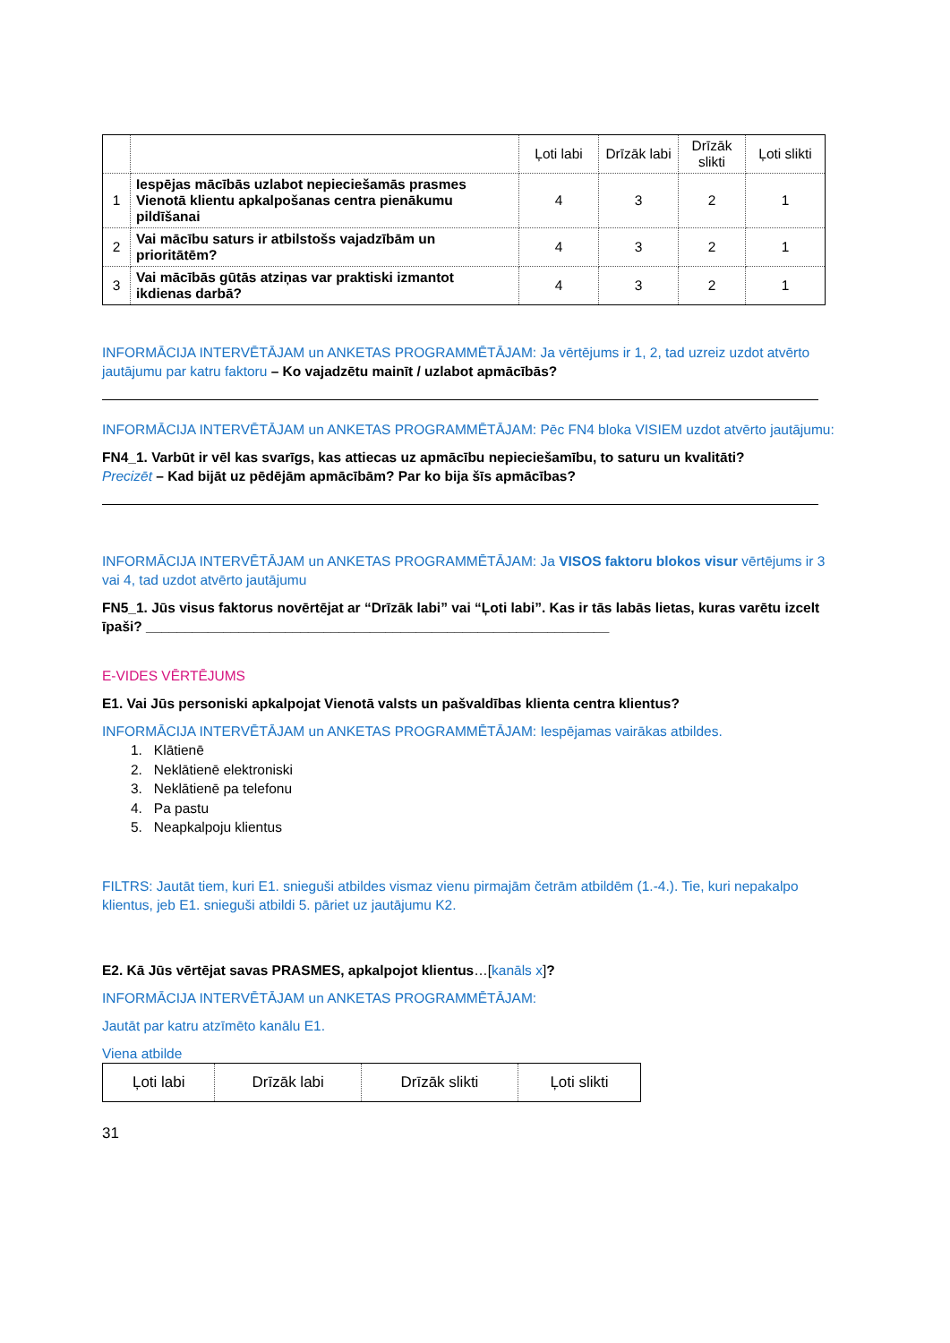| | | Ļoti labi | Drīzāk labi | Drīzāk slikti | Ļoti slikti |
| --- | --- | --- | --- | --- | --- |
| 1 | Iespējas mācībās uzlabot nepieciešamās prasmes Vienotā klientu apkalpošanas centra pienākumu pildīšanai | 4 | 3 | 2 | 1 |
| 2 | Vai mācību saturs ir atbilstošs vajadzībām un prioritātēm? | 4 | 3 | 2 | 1 |
| 3 | Vai mācībās gūtās atziņas var praktiski izmantot ikdienas darbā? | 4 | 3 | 2 | 1 |
INFORMĀCIJA INTERVĒTĀJAM un ANKETAS PROGRAMMĒTĀJAM: Ja vērtējums ir 1, 2, tad uzreiz uzdot atvērto jautājumu par katru faktoru – Ko vajadzētu mainīt / uzlabot apmācībās?
INFORMĀCIJA INTERVĒTĀJAM un ANKETAS PROGRAMMĒTĀJAM: Pēc FN4 bloka VISIEM uzdot atvērto jautājumu:
FN4_1. Varbūt ir vēl kas svarīgs, kas attiecas uz apmācību nepieciešamību, to saturu un kvalitāti?
Precizēt – Kad bijāt uz pēdējām apmācībām? Par ko bija šīs apmācības?
INFORMĀCIJA INTERVĒTĀJAM un ANKETAS PROGRAMMĒTĀJAM: Ja VISOS faktoru blokos visur vērtējums ir 3 vai 4, tad uzdot atvērto jautājumu
FN5_1. Jūs visus faktorus novērtējat ar “Drīzāk labi” vai “Ļoti labi”. Kas ir tās labās lietas, kuras varētu izcelt īpaši? ____________________________________________________________
E-VIDES VĒRTĒJUMS
E1. Vai Jūs personiski apkalpojat Vienotā valsts un pašvaldības klienta centra klientus?
INFORMĀCIJA INTERVĒTĀJAM un ANKETAS PROGRAMMĒTĀJAM: Iespējamas vairākas atbildes.
1. Klātienē
2. Neklātienē elektroniski
3. Neklātienē pa telefonu
4. Pa pastu
5. Neapkalpoju klientus
FILTRS: Jautāt tiem, kuri E1. snieguši atbildes vismaz vienu pirmajām četrām atbildēm (1.-4.). Tie, kuri nepakalpo klientus, jeb E1. snieguši atbildi 5. pāriet uz jautājumu K2.
E2. Kā Jūs vērtējat savas PRASMES, apkalpojot klientus…[kanāls x]?
INFORMĀCIJA INTERVĒTĀJAM un ANKETAS PROGRAMMĒTĀJAM:
Jautāt par katru atzīmēto kanālu E1.
Viena atbilde
| Ļoti labi | Drīzāk labi | Drīzāk slikti | Ļoti slikti |
31